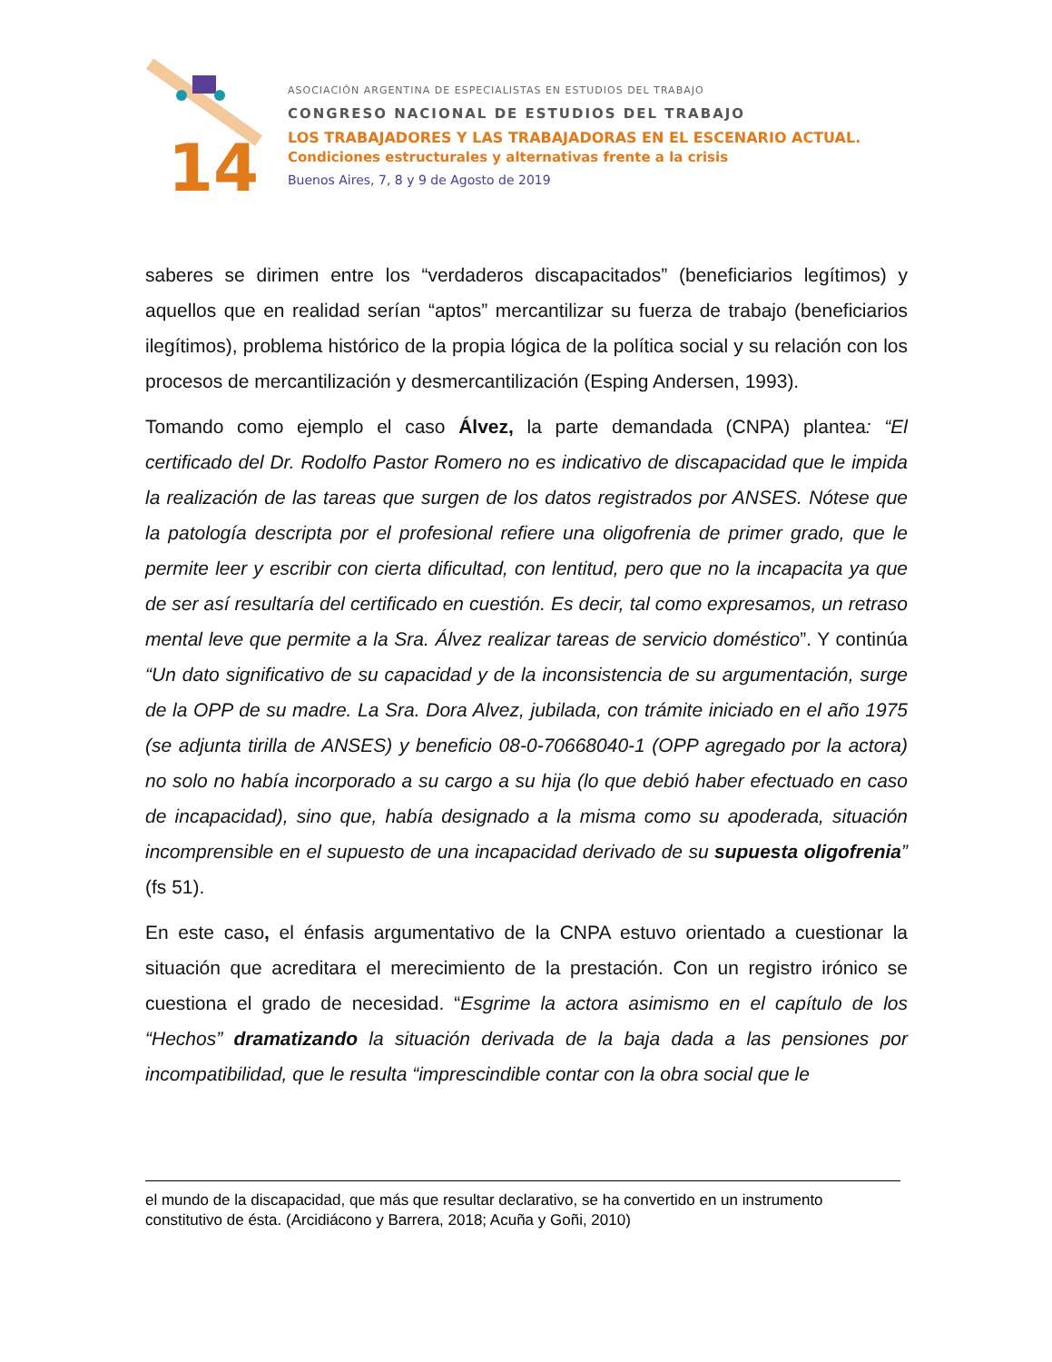14
ASOCIACIÓN ARGENTINA DE ESPECIALISTAS EN ESTUDIOS DEL TRABAJO
CONGRESO NACIONAL DE ESTUDIOS DEL TRABAJO
LOS TRABAJADORES Y LAS TRABAJADORAS EN EL ESCENARIO ACTUAL.
Condiciones estructurales y alternativas frente a la crisis
Buenos Aires, 7, 8 y 9 de Agosto de 2019
saberes se dirimen entre los “verdaderos discapacitados” (beneficiarios legítimos) y aquellos que en realidad serían “aptos” mercantilizar su fuerza de trabajo (beneficiarios ilegítimos), problema histórico de la propia lógica de la política social y su relación con los procesos de mercantilización y desmercantilización (Esping Andersen, 1993).
Tomando como ejemplo el caso Álvez, la parte demandada (CNPA) plantea: “El certificado del Dr. Rodolfo Pastor Romero no es indicativo de discapacidad que le impida la realización de las tareas que surgen de los datos registrados por ANSES. Nótese que la patología descripta por el profesional refiere una oligofrenia de primer grado, que le permite leer y escribir con cierta dificultad, con lentitud, pero que no la incapacita ya que de ser así resultaría del certificado en cuestión. Es decir, tal como expresamos, un retraso mental leve que permite a la Sra. Álvez realizar tareas de servicio doméstico”. Y continúa “Un dato significativo de su capacidad y de la inconsistencia de su argumentación, surge de la OPP de su madre. La Sra. Dora Alvez, jubilada, con trámite iniciado en el año 1975 (se adjunta tirilla de ANSES) y beneficio 08-0-70668040-1 (OPP agregado por la actora) no solo no había incorporado a su cargo a su hija (lo que debió haber efectuado en caso de incapacidad), sino que, había designado a la misma como su apoderada, situación incomprensible en el supuesto de una incapacidad derivado de su supuesta oligofrenia” (fs 51).
En este caso, el énfasis argumentativo de la CNPA estuvo orientado a cuestionar la situación que acreditara el merecimiento de la prestación. Con un registro irónico se cuestiona el grado de necesidad. “Esgrime la actora asimismo en el capítulo de los “Hechos” dramatizando la situación derivada de la baja dada a las pensiones por incompatibilidad, que le resulta “imprescindible contar con la obra social que le
el mundo de la discapacidad, que más que resultar declarativo, se ha convertido en un instrumento constitutivo de ésta. (Arcidiácono y Barrera, 2018; Acuña y Goñi, 2010)